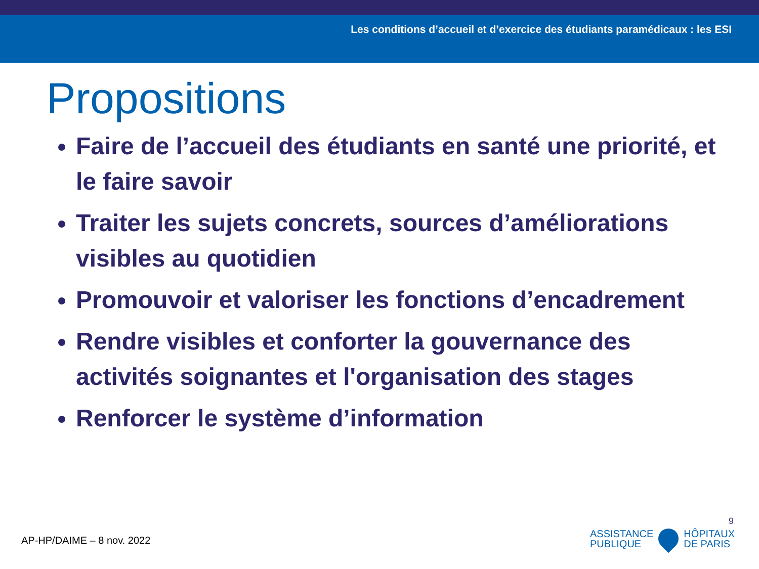Les conditions d’accueil et d’exercice des étudiants paramédicaux : les ESI
Propositions
Faire de l’accueil des étudiants en santé une priorité, et le faire savoir
Traiter les sujets concrets, sources d’améliorations visibles au quotidien
Promouvoir et valoriser les fonctions d’encadrement
Rendre visibles et conforter la gouvernance des activités soignantes et l'organisation des stages
Renforcer le système d’information
9
AP-HP/DAIME – 8 nov. 2022
ASSISTANCE
PUBLIQUE
HÔPITAUX
DE PARIS